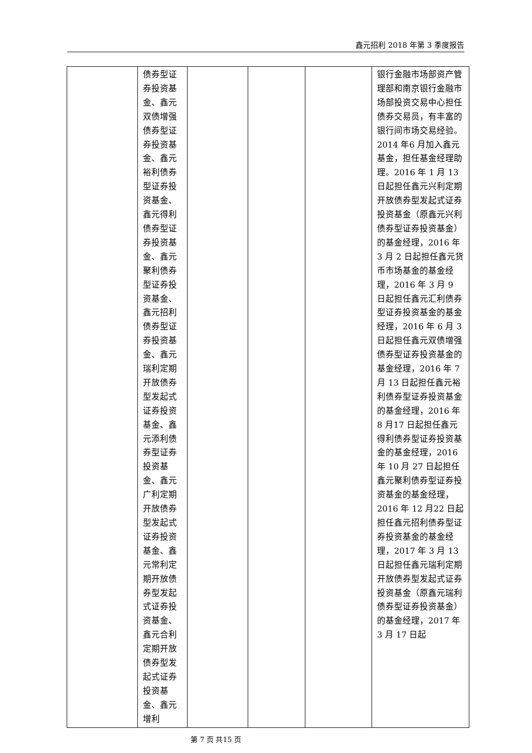鑫元招利 2018 年第 3 季度报告
| | 债券型证券投资基金、鑫元双债增强债券型证券投资基金、鑫元裕利债券型证券投资基金、鑫元得利债券型证券投资基金、鑫元聚利债券型证券投资基金、鑫元招利债券型证券投资基金、鑫元瑞利定期开放债券型发起式证券投资基金、鑫元添利债券型证券投资基金、鑫元广利定期开放债券型发起式证券投资基金、鑫元常利定期开放债券型发起式证券投资基金、鑫元合利定期开放债券型发起式证券投资基金、鑫元增利 | | | | 银行金融市场部资产管理部和南京银行金融市场部投资交易中心担任债券交易员，有丰富的银行间市场交易经验。2014 年6 月加入鑫元基金，担任基金经理助理。2016 年 1 月 13 日起担任鑫元兴利定期开放债券型发起式证券投资基金（原鑫元兴利债券型证券投资基金）的基金经理，2016 年 3 月 2 日起担任鑫元货币市场基金的基金经理，2016 年 3 月 9 日起担任鑫元汇利债券型证券投资基金的基金经理，2016 年 6 月 3 日起担任鑫元双债增强债券型证券投资基金的基金经理，2016 年 7 月 13 日起担任鑫元裕利债券型证券投资基金的基金经理，2016 年 8 月17 日起担任鑫元得利债券型证券投资基金的基金经理，2016 年 10 月 27 日起担任鑫元聚利债券型证券投资基金的基金经理，2016 年 12 月22 日起担任鑫元招利债券型证券投资基金的基金经理，2017 年 3 月 13 日起担任鑫元瑞利定期开放债券型发起式证券投资基金（原鑫元瑞利债券型证券投资基金）的基金经理，2017 年 3 月 17 日起 |
第 7 页 共15 页